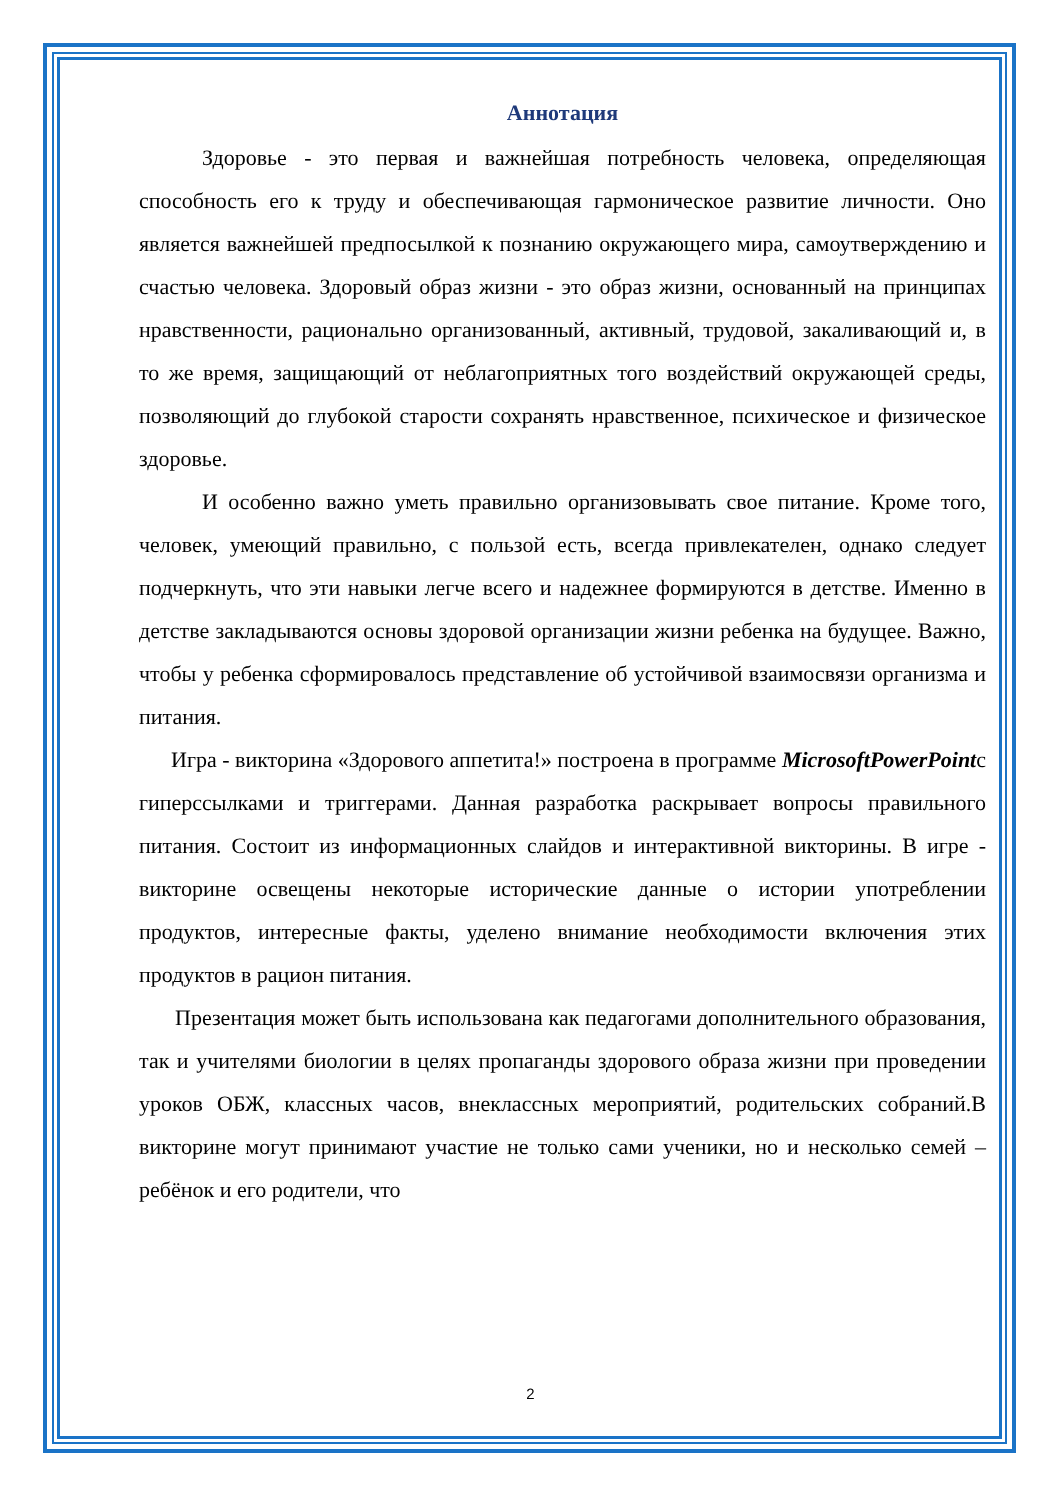Аннотация
Здоровье - это первая и важнейшая потребность человека, определяющая способность его к труду и обеспечивающая гармоническое развитие личности. Оно является важнейшей предпосылкой к познанию окружающего мира, самоутверждению и счастью человека. Здоровый образ жизни - это образ жизни, основанный на принципах нравственности, рационально организованный, активный, трудовой, закаливающий и, в то же время, защищающий от неблагоприятных того воздействий окружающей среды, позволяющий до глубокой старости сохранять нравственное, психическое и физическое здоровье.
И особенно важно уметь правильно организовывать свое питание. Кроме того, человек, умеющий правильно, с пользой есть, всегда привлекателен, однако следует подчеркнуть, что эти навыки легче всего и надежнее формируются в детстве. Именно в детстве закладываются основы здоровой организации жизни ребенка на будущее. Важно, чтобы у ребенка сформировалось представление об устойчивой взаимосвязи организма и питания.
Игра - викторина «Здорового аппетита!» построена в программе MicrosoftPowerPointс гиперссылками и триггерами. Данная разработка раскрывает вопросы правильного питания. Состоит из информационных слайдов и интерактивной викторины. В игре - викторине освещены некоторые исторические данные о истории употреблении продуктов, интересные факты, уделено внимание необходимости включения этих продуктов в рацион питания.
Презентация может быть использована как педагогами дополнительного образования, так и учителями биологии в целях пропаганды здорового образа жизни при проведении уроков ОБЖ, классных часов, внеклассных мероприятий, родительских собраний.В викторине могут принимают участие не только сами ученики, но и несколько семей – ребёнок и его родители, что
2